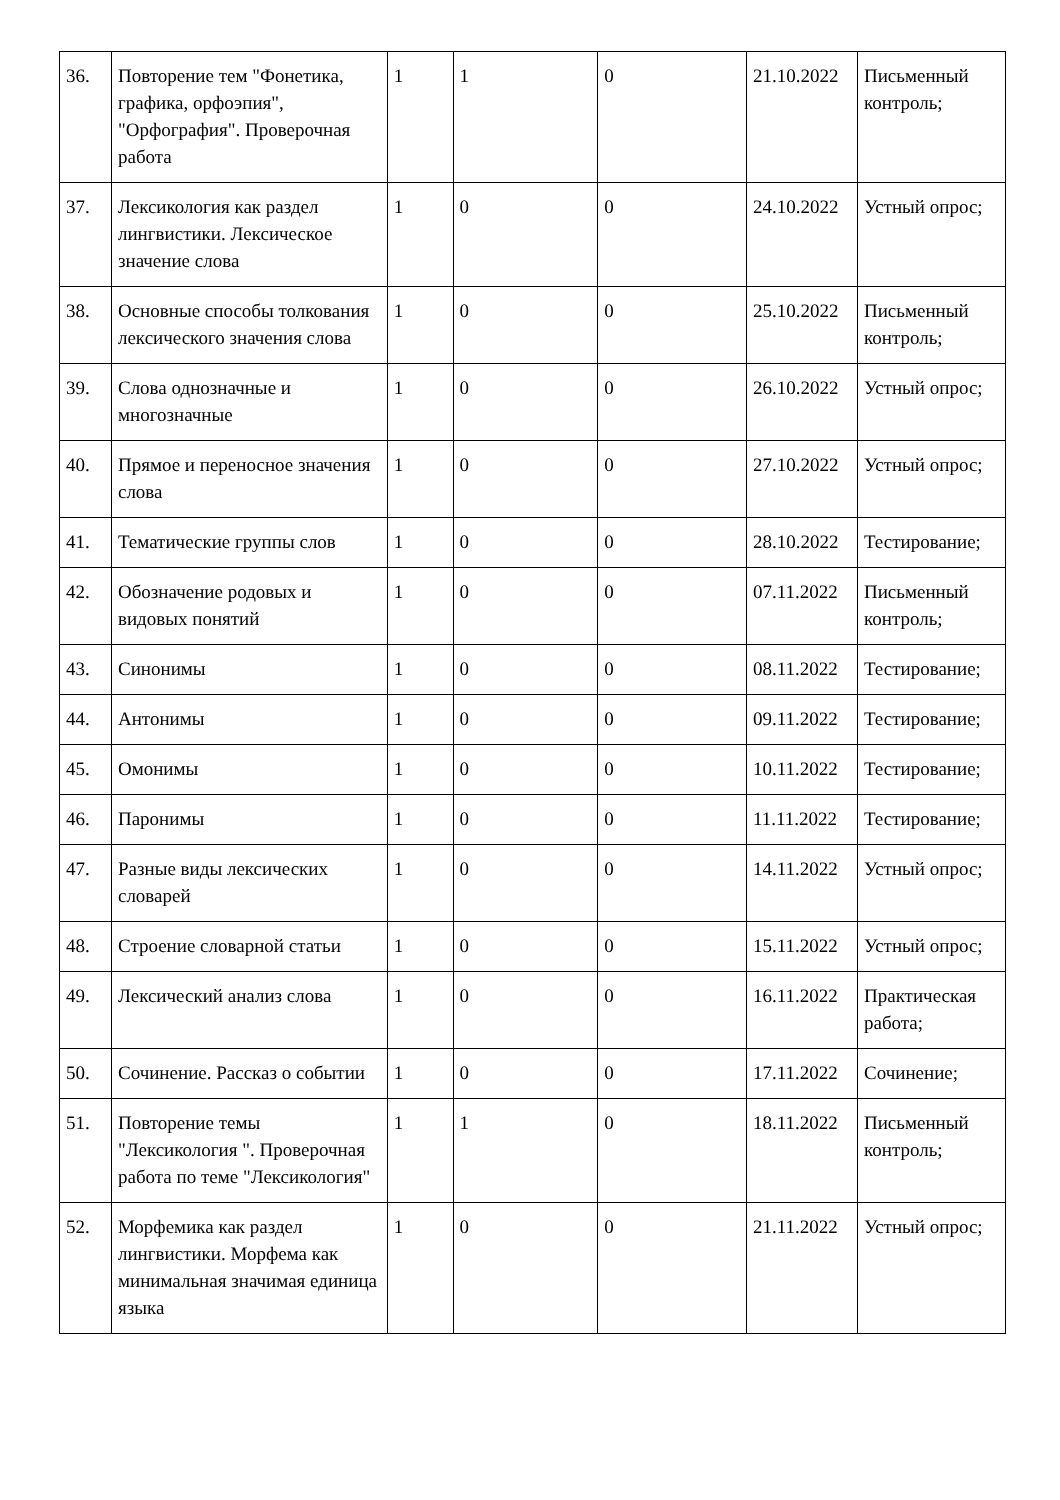| 36. | Повторение тем "Фонетика, графика, орфоэпия", "Орфография". Проверочная работа | 1 | 1 | 0 | 21.10.2022 | Письменный контроль; |
| 37. | Лексикология как раздел лингвистики. Лексическое значение слова | 1 | 0 | 0 | 24.10.2022 | Устный опрос; |
| 38. | Основные способы толкования лексического значения слова | 1 | 0 | 0 | 25.10.2022 | Письменный контроль; |
| 39. | Слова однозначные и многозначные | 1 | 0 | 0 | 26.10.2022 | Устный опрос; |
| 40. | Прямое и переносное значения слова | 1 | 0 | 0 | 27.10.2022 | Устный опрос; |
| 41. | Тематические группы слов | 1 | 0 | 0 | 28.10.2022 | Тестирование; |
| 42. | Обозначение родовых и видовых понятий | 1 | 0 | 0 | 07.11.2022 | Письменный контроль; |
| 43. | Синонимы | 1 | 0 | 0 | 08.11.2022 | Тестирование; |
| 44. | Антонимы | 1 | 0 | 0 | 09.11.2022 | Тестирование; |
| 45. | Омонимы | 1 | 0 | 0 | 10.11.2022 | Тестирование; |
| 46. | Паронимы | 1 | 0 | 0 | 11.11.2022 | Тестирование; |
| 47. | Разные виды лексических словарей | 1 | 0 | 0 | 14.11.2022 | Устный опрос; |
| 48. | Строение словарной статьи | 1 | 0 | 0 | 15.11.2022 | Устный опрос; |
| 49. | Лексический анализ слова | 1 | 0 | 0 | 16.11.2022 | Практическая работа; |
| 50. | Сочинение. Рассказ о событии | 1 | 0 | 0 | 17.11.2022 | Сочинение; |
| 51. | Повторение темы "Лексикология ". Проверочная работа по теме "Лексикология" | 1 | 1 | 0 | 18.11.2022 | Письменный контроль; |
| 52. | Морфемика как раздел лингвистики. Морфема как минимальная значимая единица языка | 1 | 0 | 0 | 21.11.2022 | Устный опрос; |